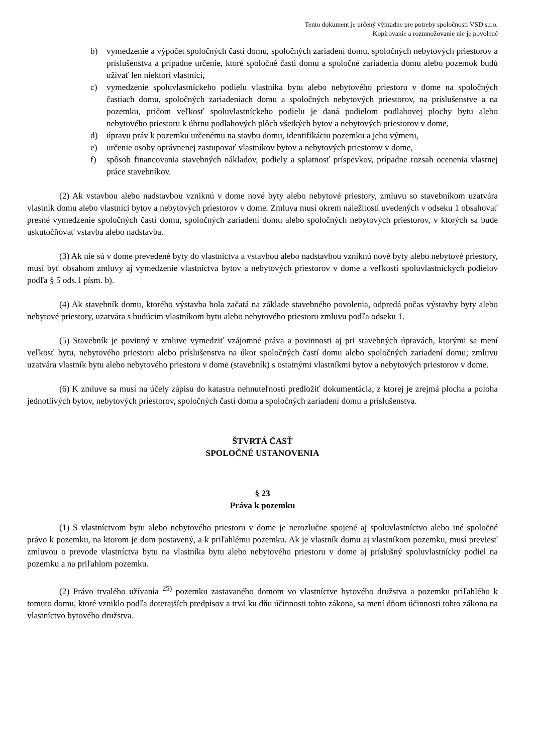Tento dokument je určený výhradne pre potreby spoločnosti VSD s.r.o.
Kopírovanie a rozmnožovanie nie je povolené
b) vymedzenie a výpočet spoločných častí domu, spoločných zariadení domu, spoločných nebytových priestorov a príslušenstva a prípadne určenie, ktoré spoločné časti domu a spoločné zariadenia domu alebo pozemok budú užívať len niektorí vlastníci,
c) vymedzenie spoluvlastníckeho podielu vlastníka bytu alebo nebytového priestoru v dome na spoločných častiach domu, spoločných zariadeniach domu a spoločných nebytových priestorov, na príslušenstve a na pozemku, pričom veľkosť spoluvlastníckeho podielu je daná podielom podlahovej plochy bytu alebo nebytového priestoru k úhrnu podlahových plôch všetkých bytov a nebytových priestorov v dome,
d) úpravu práv k pozemku určenému na stavbu domu, identifikáciu pozemku a jeho výmeru,
e) určenie osoby oprávnenej zastupovať vlastníkov bytov a nebytových priestorov v dome,
f) spôsob financovania stavebných nákladov, podiely a splatnosť príspevkov, prípadne rozsah ocenenia vlastnej práce stavebníkov.
(2) Ak vstavbou alebo nadstavbou vzniknú v dome nové byty alebo nebytové priestory, zmluvu so stavebníkom uzatvára vlastník domu alebo vlastníci bytov a nebytových priestorov v dome. Zmluva musí okrem náležitostí uvedených v odseku 1 obsahovať presné vymedzenie spoločných častí domu, spoločných zariadení domu alebo spoločných nebytových priestorov, v ktorých sa bude uskutočňovať vstavba alebo nadstavba.
(3) Ak nie sú v dome prevedené byty do vlastníctva a vstavbou alebo nadstavbou vzniknú nové byty alebo nebytové priestory, musí byť obsahom zmluvy aj vymedzenie vlastníctva bytov a nebytových priestorov v dome a veľkosti spoluvlastníckych podielov podľa § 5 ods.1 písm. b).
(4) Ak stavebník domu, ktorého výstavba bola začatá na základe stavebného povolenia, odpredá počas výstavby byty alebo nebytové priestory, uzatvára s budúcim vlastníkom bytu alebo nebytového priestoru zmluvu podľa odseku 1.
(5) Stavebník je povinný v zmluve vymedziť vzájomné práva a povinnosti aj pri stavebných úpravách, ktorými sa mení veľkosť bytu, nebytového priestoru alebo príslušenstva na úkor spoločných častí domu alebo spoločných zariadení domu; zmluvu uzatvára vlastník bytu alebo nebytového priestoru v dome (stavebník) s ostatnými vlastníkmi bytov a nebytových priestorov v dome.
(6) K zmluve sa musí na účely zápisu do katastra nehnuteľností predložiť dokumentácia, z ktorej je zrejmá plocha a poloha jednotlivých bytov, nebytových priestorov, spoločných častí domu a spoločných zariadení domu a príslušenstva.
ŠTVRTÁ ČASŤ
SPOLOČNÉ USTANOVENIA
§ 23
Práva k pozemku
(1) S vlastníctvom bytu alebo nebytového priestoru v dome je nerozlučne spojené aj spoluvlastníctvo alebo iné spoločné právo k pozemku, na ktorom je dom postavený, a k priľahlému pozemku. Ak je vlastník domu aj vlastníkom pozemku, musí previesť zmluvou o prevode vlastníctva bytu na vlastníka bytu alebo nebytového priestoru v dome aj príslušný spoluvlastnícky podiel na pozemku a na priľahlom pozemku.
(2) Právo trvalého užívania <sup>25)</sup> pozemku zastavaného domom vo vlastníctve bytového družstva a pozemku priľahlého k tomuto domu, ktoré vzniklo podľa doterajších predpisov a trvá ku dňu účinnosti tohto zákona, sa mení dňom účinnosti tohto zákona na vlastníctvo bytového družstva.